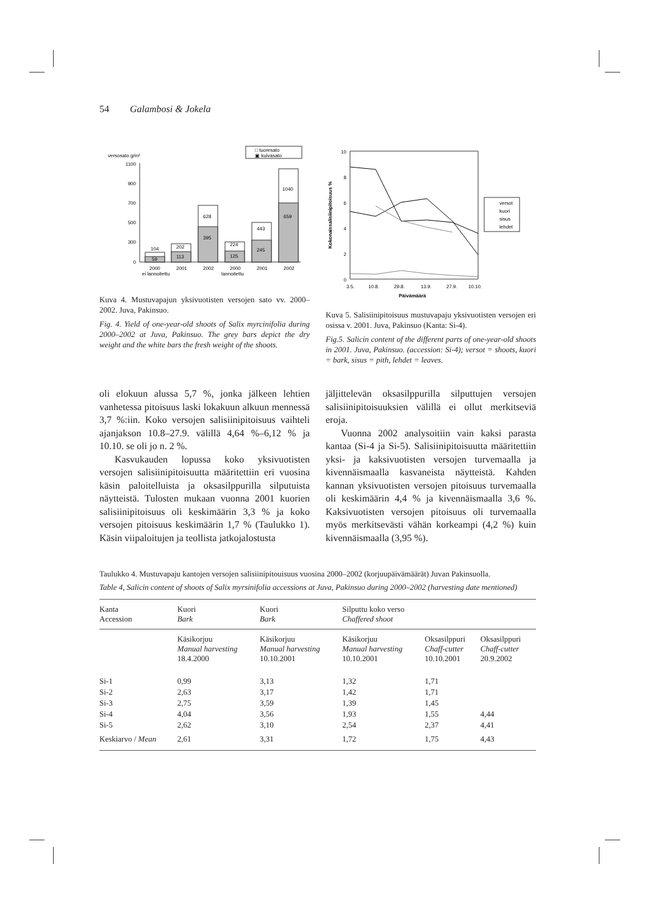54 Galambosi & Jokela
versosato g/m²
□ tuoresato
▣ kuivasato
1100
900
700
500
300
0
104
59
202
113
628
395
224
125
443
245
1040
659
2000
2001
2002
2000
2001
2002
ei lannoitettu
lannoitettu
Kuva 4. Mustuvapajun yksivuotisten versojen sato vv. 2000–2002. Juva, Pakinsuo.
Fig. 4. Yield of one-year-old shoots of Salix myrcinifolia during 2000–2002 at Juva, Pakinsuo. The grey bars depict the dry weight and the white bars the fresh weight of the shoots.
10
8
6
4
2
0
3.5.
10.8.
29.8.
13.9.
27.9.
10.10.
Päivämäärä
Kokonaissalisiinipitoisuus %
versot
kuori
sisus
lehdet
Kuva 5. Salisiinipitoisuus mustuvapaju yksivuotisten versojen eri osissa v. 2001. Juva, Pakinsuo (Kanta: Si-4).
Fig.5. Salicin content of the different parts of one-year-old shoots in 2001. Juva, Pakinsuo. (accession: Si-4); versot = shoots, kuori = bark, sisus = pith, lehdet = leaves.
oli elokuun alussa 5,7 %, jonka jälkeen lehtien vanhetessa pitoisuus laski lokakuun alkuun mennessä 3,7 %:iin. Koko versojen salisiinipitoisuus vaihteli ajanjakson 10.8–27.9. välillä 4,64 %–6,12 % ja 10.10. se oli jo n. 2 %.
Kasvukauden lopussa koko yksivuotisten versojen salisiinipitoisuutta määritettiin eri vuosina käsin paloitelluista ja oksasilppurilla silputuista näytteistä. Tulosten mukaan vuonna 2001 kuorien salisiinipitoisuus oli keskimäärin 3,3 % ja koko versojen pitoisuus keskimäärin 1,7 % (Taulukko 1). Käsin viipaloitujen ja teollista jatkojalostusta
jäljittelevän oksasilppurilla silputtujen versojen salisiinipitoisuuksien välillä ei ollut merkitseviä eroja.
Vuonna 2002 analysoitiin vain kaksi parasta kantaa (Si-4 ja Si-5). Salisiinipitoisuutta määritettiin yksi- ja kaksivuotisten versojen turvemaalla ja kivennäismaalla kasvaneista näytteistä. Kahden kannan yksivuotisten versojen pitoisuus turvemaalla oli keskimäärin 4,4 % ja kivennäismaalla 3,6 %. Kaksivuotisten versojen pitoisuus oli turvemaalla myös merkitsevästi vähän korkeampi (4,2 %) kuin kivennäismaalla (3,95 %).
Taulukko 4. Mustuvapaju kantojen versojen salisiinipitouisuus vuosina 2000–2002 (korjuupäivämäärät) Juvan Pakinsuolla.
Table 4, Salicin content of shoots of Salix myrsinifolia accessions at Juva, Pakinsuo during 2000–2002 (harvesting date mentioned)
| Kanta Accession | Kuori Bark | Kuori Bark | Silputtu koko verso Chaffered shoot | | |
| --- | --- | --- | --- | --- | --- |
| | Käsikorjuu Manual harvesting 18.4.2000 | Käsikorjuu Manual harvesting 10.10.2001 | Käsikorjuu Manual harvesting 10.10.2001 | Oksasilppuri Chaff-cutter 10.10.2001 | Oksasilppuri Chaff-cutter 20.9.2002 |
| Si-1 | 0,99 | 3,13 | 1,32 | 1,71 | |
| Si-2 | 2,63 | 3,17 | 1,42 | 1,71 | |
| Si-3 | 2,75 | 3,59 | 1,39 | 1,45 | |
| Si-4 | 4,04 | 3,56 | 1,93 | 1,55 | 4,44 |
| Si-5 | 2,62 | 3,10 | 2,54 | 2,37 | 4,41 |
| Keskiarvo / Mean | 2,61 | 3,31 | 1,72 | 1,75 | 4,43 |